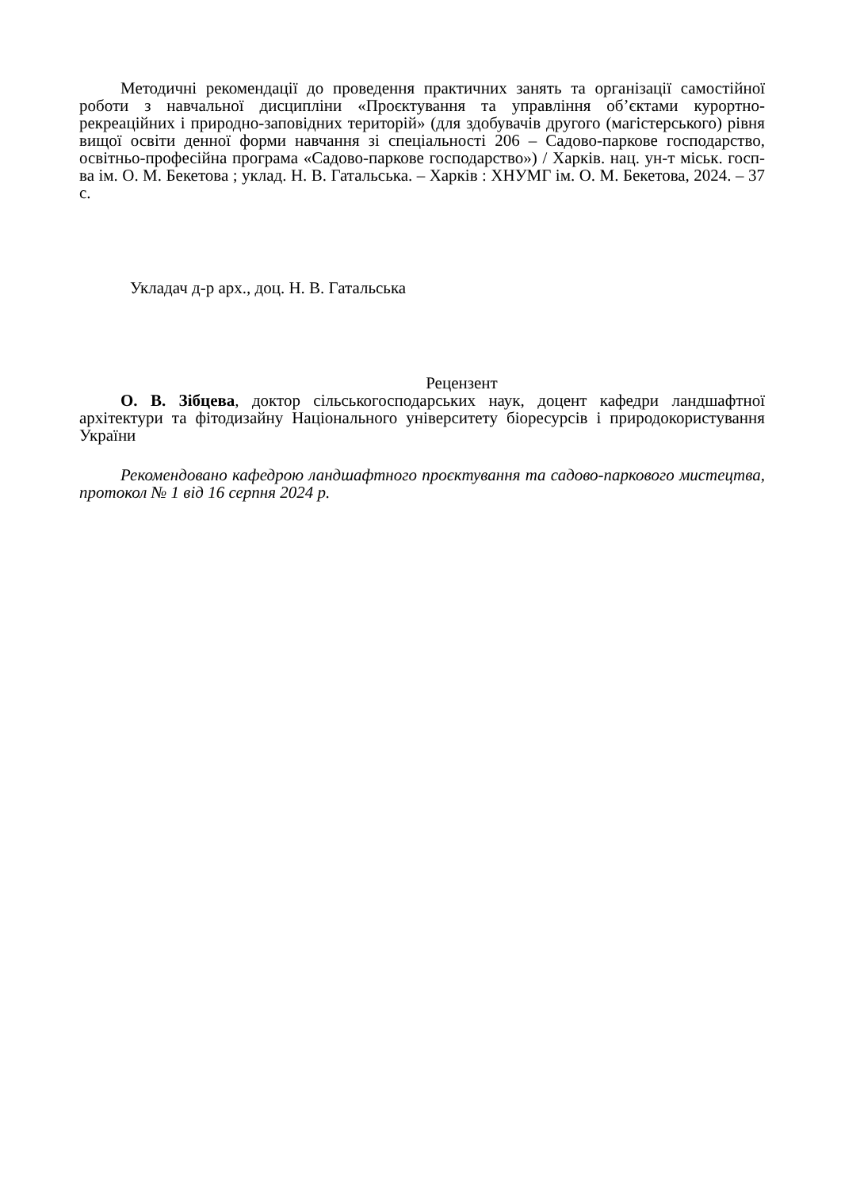Методичні рекомендації до проведення практичних занять та організації самостійної роботи з навчальної дисципліни «Проєктування та управління об’єктами курортно-рекреаційних і природно-заповідних територій» (для здобувачів другого (магістерського) рівня вищої освіти денної форми навчання зі спеціальності 206 – Садово-паркове господарство, освітньо-професійна програма «Садово-паркове господарство») / Харків. нац. ун-т міськ. госп-ва ім. О. М. Бекетова ; уклад. Н. В. Гатальська. – Харків : ХНУМГ ім. О. М. Бекетова, 2024. – 37 с.
Укладач д-р арх., доц. Н. В. Гатальська
Рецензент
О. В. Зібцева, доктор сільськогосподарських наук, доцент кафедри ландшафтної архітектури та фітодизайну Національного університету біоресурсів і природокористування України
Рекомендовано кафедрою ландшафтного проєктування та садово-паркового мистецтва, протокол № 1 від 16 серпня 2024 р.